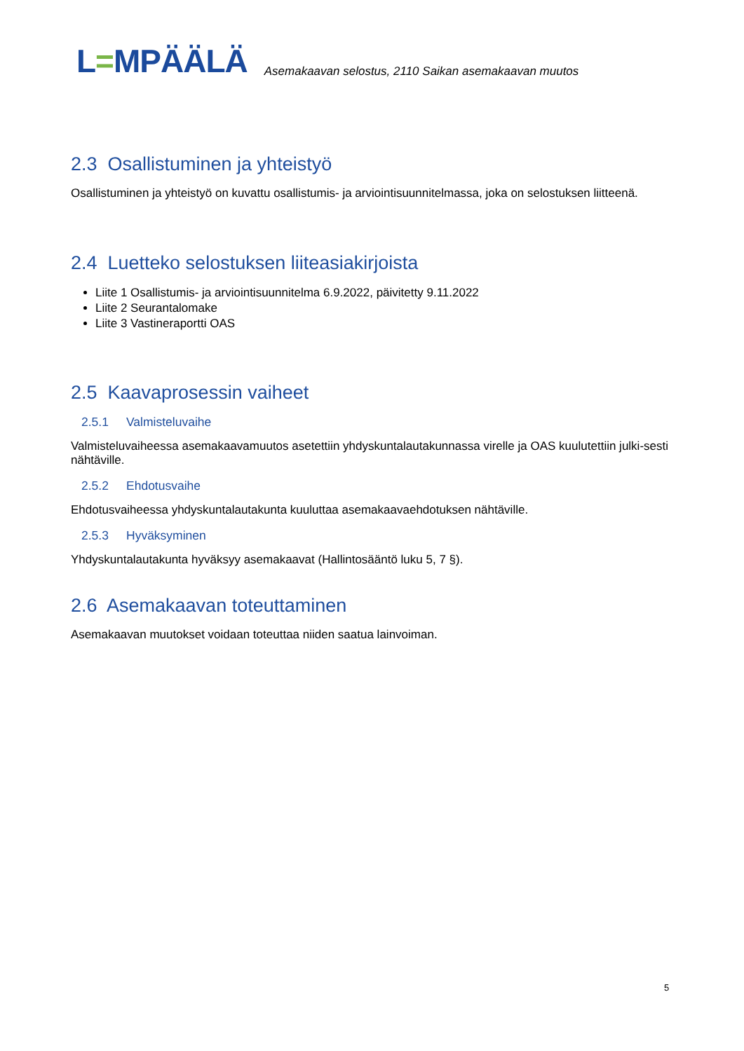L=MPÄÄLÄ
Asemakaavan selostus, 2110 Saikan asemakaavan muutos
2.3 Osallistuminen ja yhteistyö
Osallistuminen ja yhteistyö on kuvattu osallistumis- ja arviointisuunnitelmassa, joka on selostuksen liitteenä.
2.4 Luetteko selostuksen liiteasiakirjoista
Liite 1 Osallistumis- ja arviointisuunnitelma 6.9.2022, päivitetty 9.11.2022
Liite 2 Seurantalomake
Liite 3 Vastineraportti OAS
2.5 Kaavaprosessin vaiheet
2.5.1 Valmisteluvaihe
Valmisteluvaiheessa asemakaavamuutos asetettiin yhdyskuntalautakunnassa virelle ja OAS kuulutettiin julki-sesti nähtäville.
2.5.2 Ehdotusvaihe
Ehdotusvaiheessa yhdyskuntalautakunta kuuluttaa asemakaavaehdotuksen nähtäville.
2.5.3 Hyväksyminen
Yhdyskuntalautakunta hyväksyy asemakaavat (Hallintosääntö luku 5, 7 §).
2.6 Asemakaavan toteuttaminen
Asemakaavan muutokset voidaan toteuttaa niiden saatua lainvoiman.
5